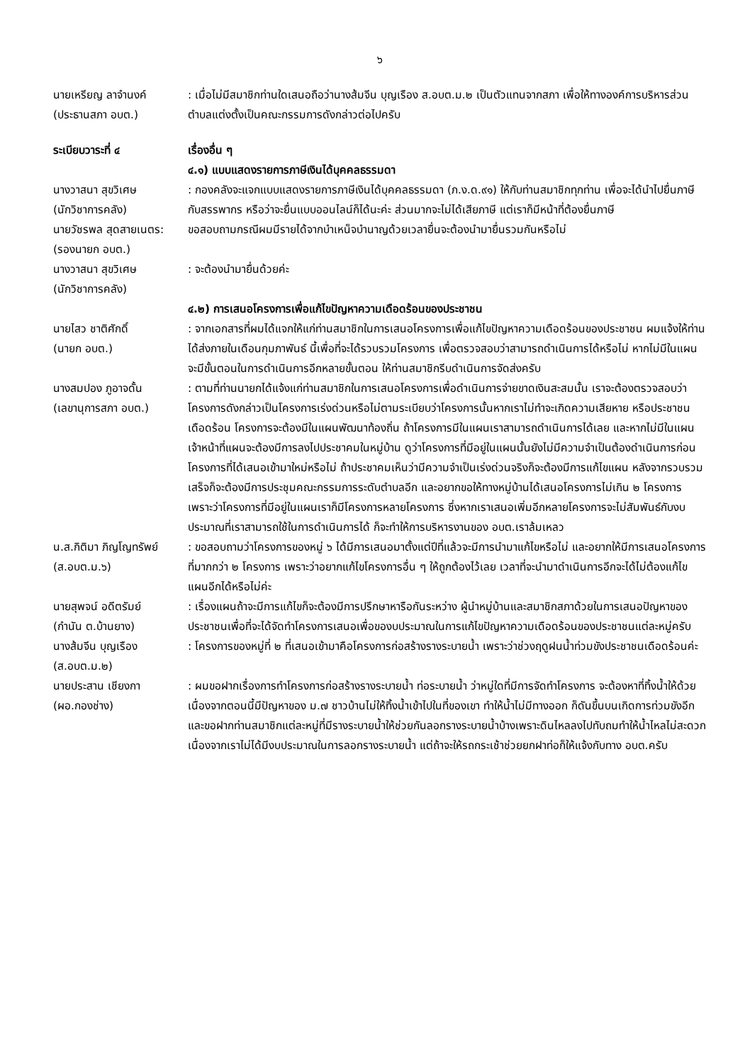๖
นายเหรียญ ลาจำนงค์
(ประธานสภา อบต.)
: เมื่อไม่มีสมาชิกท่านใดเสนอถือว่านางส้มจีน บุญเรือง ส.อบต.ม.๒ เป็นตัวแทนจากสภา เพื่อให้ทางองค์การบริหารส่วนตำบลแต่งตั้งเป็นคณะกรรมการดังกล่าวต่อไปครับ
ระเบียบวาระที่ ๔ เรื่องอื่น ๆ
๔.๑) แบบแสดงรายการภาษีเงินได้บุคคลธรรมดา
นางวาสนา สุขวิเศษ
(นักวิชาการคลัง)
: กองคลังจะแจกแบบแสดงรายการภาษีเงินได้บุคคลธรรมดา (ภ.ง.ด.๙๑) ให้กับท่านสมาชิกทุกท่าน เพื่อจะได้นำไปยื่นภาษีกับสรรพากร หรือว่าจะยื่นแบบออนไลน์ก็ได้นะค่ะ ส่วนมากจะไม่ได้เสียภาษี แต่เราก็มีหน้าที่ต้องยื่นภาษี
นายวัชรพล สุดสายเนตร:
(รองนายก อบต.)
ขอสอบถามกรณีผมมีรายได้จากบำเหน็จบำนาญด้วยเวลายื่นจะต้องนำมายื่นรวมกันหรือไม่
นางวาสนา สุขวิเศษ
(นักวิชาการคลัง)
: จะต้องนำมายื่นด้วยค่ะ
๔.๒) การเสนอโครงการเพื่อแก้ไขปัญหาความเดือดร้อนของประชาชน
นายไสว ชาติศักดิ์
(นายก อบต.)
: จากเอกสารที่ผมได้แจกให้แก่ท่านสมาชิกในการเสนอโครงการเพื่อแก้ไขปัญหาความเดือดร้อนของประชาชน ผมแจ้งให้ท่านได้ส่งภายในเดือนกุมภาพันธ์ นี้เพื่อที่จะได้รวบรวมโครงการ เพื่อตรวจสอบว่าสามารถดำเนินการได้หรือไม่ หากไม่มีในแผนจะมีขั้นตอนในการดำเนินการอีกหลายขั้นตอน ให้ท่านสมาชิกรีบดำเนินการจัดส่งครับ
นางสมปอง ภูอาจดั้น
(เลขานุการสภา อบต.)
: ตามที่ท่านนายกได้แจ้งแก่ท่านสมาชิกในการเสนอโครงการเพื่อดำเนินการจ่ายขาดเงินสะสมนั้น เราจะต้องตรวจสอบว่าโครงการดังกล่าวเป็นโครงการเร่งด่วนหรือไม่ตามระเบียบว่าโครงการนั้นหากเราไม่ทำจะเกิดความเสียหาย หรือประชาชนเดือดร้อน โครงการจะต้องมีในแผนพัฒนาท้องถิ่น ถ้าโครงการมีในแผนเราสามารถดำเนินการได้เลย และหากไม่มีในแผนเจ้าหน้าที่แผนจะต้องมีการลงไปประชาคมในหมู่บ้าน ดูว่าโครงการที่มีอยู่ในแผนนั้นยังไม่มีความจำเป็นต้องดำเนินการก่อนโครงการที่ได้เสนอเข้ามาใหม่หรือไม่ ถ้าประชาคมเห็นว่ามีความจำเป็นเร่งด่วนจริงก็จะต้องมีการแก้ไขแผน หลังจากรวบรวมเสร็จก็จะต้องมีการประชุมคณะกรรมการระดับตำบลอีก และอยากขอให้ทางหมู่บ้านได้เสนอโครงการไม่เกิน ๒ โครงการ เพราะว่าโครงการที่มีอยู่ในแผนเราก็มีโครงการหลายโครงการ ซึ่งหากเราเสนอเพิ่มอีกหลายโครงการจะไม่สัมพันธ์กับงบประมาณที่เราสามารถใช้ในการดำเนินการได้ ก็จะทำให้การบริหารงานของ อบต.เราล้มเหลว
น.ส.กิติมา ภิญโญทรัพย์
(ส.อบต.ม.๖)
: ขอสอบถามว่าโครงการของหมู่ ๖ ได้มีการเสนอมาตั้งแต่ปีที่แล้วจะมีการนำมาแก้ไขหรือไม่ และอยากให้มีการเสนอโครงการที่มากกว่า ๒ โครงการ เพราะว่าอยากแก้ไขโครงการอื่น ๆ ให้ถูกต้องไว้เลย เวลาที่จะนำมาดำเนินการอีกจะได้ไม่ต้องแก้ไขแผนอีกได้หรือไม่ค่ะ
นายสุพจน์ อดีตรัมย์
(กำนัน ต.บ้านยาง)
: เรื่องแผนถ้าจะมีการแก้ไขก็จะต้องมีการปรึกษาหารือกันระหว่าง ผู้นำหมู่บ้านและสมาชิกสภาด้วยในการเสนอปัญหาของประชาชนเพื่อที่จะได้จัดทำโครงการเสนอเพื่อของบประมาณในการแก้ไขปัญหาความเดือดร้อนของประชาชนแต่ละหมู่ครับ
นางส้มจีน บุญเรือง
(ส.อบต.ม.๒)
: โครงการของหมู่ที่ ๒ ที่เสนอเข้ามาคือโครงการก่อสร้างรางระบายน้ำ เพราะว่าช่วงฤดูฝนน้ำท่วมขังประชาชนเดือดร้อนค่ะ
นายประสาน เชียงกา
(ผอ.กองช่าง)
: ผมขอฝากเรื่องการทำโครงการก่อสร้างรางระบายน้ำ ท่อระบายน้ำ ว่าหมู่ใดที่มีการจัดทำโครงการ จะต้องหาที่ทิ้งน้ำให้ด้วย เนื่องจากตอนนี้มีปัญหาของ ม.๗ ชาวบ้านไม่ให้ทิ้งน้ำเข้าไปในที่ของเขา ทำให้น้ำไม่มีทางออก ก็ดันขึ้นบนเกิดการท่วมขังอีก และขอฝากท่านสมาชิกแต่ละหมู่ที่มีรางระบายน้ำให้ช่วยกันลอกรางระบายน้ำบ้างเพราะดินไหลลงไปทับถมทำให้น้ำไหลไม่สะดวก เนื่องจากเราไม่ได้มีงบประมาณในการลอกรางระบายน้ำ แต่ถ้าจะให้รถกระเช้าช่วยยกฝาท่อก็ให้แจ้งกับทาง อบต.ครับ